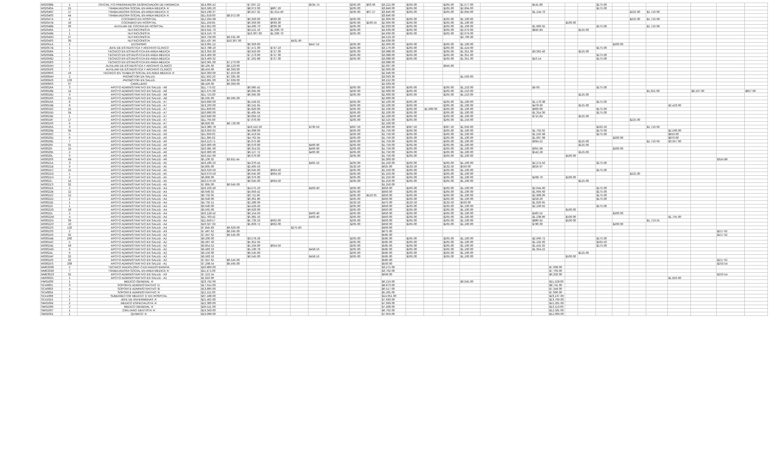| M02038B | 1 | OFICIAL Y/O PREPARADOR DESPACHADOR DE FARMACIA | $14,006.42 | | $7,097.22 | | | $534.74 | | $265.00 | $63.66 | $3,222.00 | $265.00 | | $265.00 | $1,577.00 | | $541.80 | | | | $175.00 | | | | | | | | |
| M02040A | 25 | TRABAJADORA SOCIAL EN AREA MEDICA 'A' | $16,589.20 | | $8,072.00 | $807.20 | | | | $265.00 | | $3,846.00 | $265.00 | | $265.00 | $2,894.00 | | | | | | $175.00 | | | | | | | | |
| M02040C | 17 | TRABAJADORA SOCIAL EN AREA MEDICA 'A' | $19,230.37 | | $6,927.32 | $1,614.40 | | | | $265.00 | $67.27 | $3,846.00 | $265.00 | | $265.00 | $2,894.00 | | $1,144.70 | | | | | | $225.00 | $1,716.68 | | | | | |
| M02040S | 44 | TRABAJADORA SOCIAL EN AREA MEDICA 'A' | $11,918.00 | $8,072.00 | | | | | | | | $3,846.00 | | | | | | | | | | | | | | | | | | |
| M02047A | 4 | COCINERO EN HOSPITAL | $12,934.98 | | $6,393.00 | $639.30 | | | | $265.00 | | $2,066.00 | $265.00 | | $265.00 | $1,100.00 | | | | | | | | $225.00 | $1,716.68 | | | | | |
| M02047B | 10 | COCINERO EN HOSPITAL | $11,199.85 | | $6,393.00 | $639.30 | | | | $265.00 | $106.55 | $2,066.00 | $265.00 | | $265.00 | $1,100.00 | | | | $100.00 | | | | | | | | | | |
| M02048B | 36 | AUXILIAR DE COCINA EN HOSPITAL | $12,852.00 | | $4,409.70 | $639.30 | | | | $265.00 | | $2,033.00 | $265.00 | | $265.00 | $1,100.00 | | $1,983.32 | | | | $175.00 | | | $1,716.68 | | | | | |
| M02049A | 1 | NUTRICIONISTA | $19,641.70 | | $9,521.16 | $1,036.70 | | | | $265.00 | | $4,639.00 | $265.00 | | $265.00 | $2,679.00 | | $845.84 | | | $125.00 | | | | | | | | | |
| M02049B | 1 | NUTRICIONISTA | $19,516.70 | | $10,367.00 | $1,036.70 | | | | $265.00 | | $4,639.00 | $265.00 | | $265.00 | $2,679.00 | | | | | | | | | | | | | | |
| M02049H | 27 | NUTRICIONISTA | $16,758.00 | $9,531.90 | | | | | | | | $4,519.20 | | | | $2,706.90 | | | | | | | | | | | | | | |
| M02049S | 39 | NUTRICIONISTA | $15,437.96 | $10,367.00 | | | $431.96 | | | | | $4,639.00 | | | | | | | | | | | | | | | | | | |
| M02051A | 2 | ECONOMO | $13,001.52 | | $6,393.00 | | | $447.52 | | $265.00 | | $2,066.00 | $265.00 | | $265.00 | $1,100.00 | | | | | | | $200.00 | | | | | | | |
| M02057B | 1 | JEFE DE ESTADISTICA Y ARCHIVO CLINICO | $13,788.10 | | $7,471.00 | $747.10 | | | | $265.00 | | $3,176.00 | $265.00 | | $265.00 | $1,424.00 | | | | | | $175.00 | | | | | | | | |
| M02058A | 1 | TECNICO EN ESTADISTICA EN AREA MEDICA | $13,359.30 | | $3,910.60 | $727.30 | | | | $265.00 | | $3,088.00 | $265.00 | | $265.00 | $1,351.00 | | $3,362.40 | | | $125.00 | | | | | | | | | |
| M02058B | 6 | TECNICO EN ESTADISTICA EN AREA MEDICA | $13,409.30 | | $7,273.00 | $727.30 | | | | $265.00 | | $3,088.00 | $265.00 | | $265.00 | $1,351.00 | | | | | | $175.00 | | | | | | | | |
| M02058D | 2 | TECNICO EN ESTADISTICA EN AREA MEDICA | $13,409.32 | | $7,262.88 | $727.30 | | | | $265.00 | | $3,088.00 | $265.00 | | $265.00 | $1,351.00 | | $10.14 | | | | $175.00 | | | | | | | | |
| M02058S | 3 | TECNICO EN ESTADISTICA EN AREA MEDICA | $10,361.00 | $7,273.00 | | | | | | | | $3,088.00 | | | | | | | | | | | | | | | | | | |
| M02059H | 2 | AUXILIAR DE ESTADISTICA Y ARCHIVO CLINICO | $9,105.60 | $6,123.60 | | | | | | | | $2,037.00 | | | $945.00 | | | | | | | | | | | | | | | |
| M02059S | 7 | AUXILIAR DE ESTADISTICA Y ARCHIVO CLINICO | $8,459.00 | $6,393.00 | | | | | | | | $2,066.00 | | | | | | | | | | | | | | | | | | |
| M02066S | 16 | TECNICO EN TRABAJO SOCIAL EN AREA MEDICA 'A' | $10,393.00 | $7,453.00 | | | | | | | | $2,940.00 | | | | | | | | | | | | | | | | | | |
| M03004H | 2 | PROMOTOR EN SALUD | $11,932.20 | $7,335.30 | | | | | | | | $3,093.30 | | | | $1,503.60 | | | | | | | | | | | | | | |
| M03004S | 133 | PROMOTOR EN SALUD | $10,861.00 | $7,639.00 | | | | | | | | $3,222.00 | | | | | | | | | | | | | | | | | | |
| M03006S | 37 | CAMILLERO | $8,426.00 | $6,393.00 | | | | | | | | $2,033.00 | | | | | | | | | | | | | | | | | | |
| M03018A | 3 | APOYO ADMINISTRATIVO EN SALUD - A8 | $11,775.02 | | $6,985.42 | | | | | $265.00 | | $2,600.00 | $265.00 | | $265.00 | $1,210.00 | | $9.60 | | | | $175.00 | | | | | | | | |
| M03018B | 14 | APOYO ADMINISTRATIVO EN SALUD - A8 | $21,675.00 | | $6,995.00 | | | | | $265.00 | | $2,600.00 | $265.00 | | $265.00 | $1,210.00 | | | | | | | | | $1,021.00 | | $8,197.00 | | $857.00 | |
| M03018D | 3 | APOYO ADMINISTRATIVO EN SALUD - A8 | $11,725.00 | | $6,995.00 | | | | | $265.00 | | $2,600.00 | $265.00 | | $265.00 | $1,210.00 | | | | | $125.00 | | | | | | | | | |
| M03018S | 51 | APOYO ADMINISTRATIVO EN SALUD - A8 | $9,595.00 | $6,995.00 | | | | | | | | $2,600.00 | | | | | | | | | | | | | | | | | | |
| M03019A | 8 | APOYO ADMINISTRATIVO EN SALUD - A7 | $10,890.00 | | $5,549.62 | | | | | $265.00 | | $2,100.00 | $265.00 | | $265.00 | $1,100.00 | | $1,170.38 | | | | $175.00 | | | | | | | | |
| M03019B | 8 | APOYO ADMINISTRATIVO EN SALUD - A7 | $13,263.00 | | $6,241.04 | | | | | $265.00 | | $2,100.00 | $265.00 | | $265.00 | $1,100.00 | | $478.96 | | | $125.00 | | | | | $2,423.00 | | | | |
| M03019C | 15 | APOYO ADMINISTRATIVO EN SALUD - A7 | $11,890.00 | | $5,820.00 | | | | | $265.00 | | $2,100.00 | $265.00 | $1,000.00 | $265.00 | $1,100.00 | | $900.00 | | | | $175.00 | | | | | | | | |
| M03019D | 34 | APOYO ADMINISTRATIVO EN SALUD - A7 | $10,890.00 | | $5,405.64 | | | | | $265.00 | | $2,100.00 | $265.00 | | $265.00 | $1,100.00 | | $1,314.36 | | | | $175.00 | | | | | | | | |
| M03019E | 1 | APOYO ADMINISTRATIVO EN SALUD - A7 | $10,840.00 | | $6,004.16 | | | | | $265.00 | | $2,100.00 | $265.00 | | $265.00 | $1,100.00 | | $715.84 | | | $125.00 | | | | | | | | | |
| M03019F | 17 | APOYO ADMINISTRATIVO EN SALUD - A7 | $11,765.00 | | $7,070.00 | | | | | $265.00 | | $2,525.00 | $265.00 | | $265.00 | $1,150.00 | | | | | | | | $225.00 | | | | | | |
| M03019S | 9 | APOYO ADMINISTRATIVO EN SALUD - A7 | $8,820.00 | $6,720.00 | | | | | | | | $2,100.00 | | | | | | | | | | | | | | | | | | |
| M03020A | 3 | APOYO ADMINISTRATIVO EN SALUD - A6 | $19,380.78 | | $10,522.50 | | | $736.59 | | $397.50 | | $3,300.00 | $397.50 | | $397.50 | $1,650.00 | | | | | | $262.50 | | | $1,716.69 | | | | | |
| M03020B | 34 | APOYO ADMINISTRATIVO EN SALUD - A6 | $13,050.02 | | $4,908.00 | | | | | $265.00 | | $1,750.00 | $265.00 | | $265.00 | $1,100.00 | | $1,762.02 | | | | $175.00 | | | | $2,560.00 | | | | |
| M03020C | 5 | APOYO ADMINISTRATIVO EN SALUD - A6 | $11,309.02 | | $5,413.04 | | | | | $265.00 | | $1,750.00 | $265.00 | | $265.00 | $1,100.00 | | $1,256.98 | | | | $175.00 | | | | $819.00 | | | | |
| M03020D | 6 | APOYO ADMINISTRATIVO EN SALUD - A6 | $11,385.02 | | $4,762.94 | | | | | $265.00 | | $1,750.00 | $265.00 | | $265.00 | $1,100.00 | | $1,907.08 | | | | | $200.00 | | | $870.00 | | | | |
| M03020E | 7 | APOYO ADMINISTRATIVO EN SALUD - A6 | $16,113.71 | | $5,675.80 | | | | | $265.00 | | $1,750.00 | $265.00 | | $265.00 | $1,100.00 | | $994.22 | | | $125.00 | | | | $1,716.69 | $3,957.00 | | | | |
| M03020F | 31 | APOYO ADMINISTRATIVO EN SALUD - A6 | $10,906.90 | | $6,670.00 | | | $466.90 | | $265.00 | | $1,750.00 | $265.00 | | $265.00 | $1,100.00 | | | | | $125.00 | | | | | | | | | |
| M03020I | 15 | APOYO ADMINISTRATIVO EN SALUD - A6 | $10,981.90 | | $6,314.02 | | | $466.90 | | $265.00 | | $1,750.00 | $265.00 | | $265.00 | $1,100.00 | | $355.98 | | | | | $200.00 | | | | | | | |
| M03020K | 2 | APOYO ADMINISTRATIVO EN SALUD - A6 | $10,906.90 | | $6,127.72 | | | $466.90 | | $265.00 | | $1,750.00 | $265.00 | | $265.00 | $1,100.00 | | $542.28 | | | $125.00 | | | | | | | | | |
| M03020L | 3 | APOYO ADMINISTRATIVO EN SALUD - A6 | $10,415.00 | | $6,670.00 | | | | | $265.00 | | $1,750.00 | $265.00 | | $265.00 | $1,100.00 | | | | $100.00 | | | | | | | | | | |
| M03020S | 49 | APOYO ADMINISTRATIVO EN SALUD - A6 | $5,136.32 | $3,811.44 | | | | | | | | $1,000.00 | | | | | | | | | | | | | | | | $324.88 | | |
| M03021A | 3 | APOYO ADMINISTRATIVO EN SALUD - A5 | $10,430.16 | | $4,370.44 | | | $465.16 | | $265.00 | | $1,250.00 | $265.00 | | $265.00 | $1,100.00 | | $2,274.56 | | | | $175.00 | | | | | | | | |
| M03021B | 9 | APOYO ADMINISTRATIVO EN SALUD - A5 | $4,895.00 | | $2,405.53 | | | | | $132.50 | | $625.00 | $132.50 | | $132.50 | $550.00 | | $916.97 | | | | | | | | | | | | |
| M03021C | 15 | APOYO ADMINISTRATIVO EN SALUD - A5 | $10,629.50 | | $6,645.00 | $664.50 | | | | $265.00 | | $1,250.00 | $265.00 | | $265.00 | $1,100.00 | | | | | | $175.00 | | | | | | | | |
| M03021G | 1 | APOYO ADMINISTRATIVO EN SALUD - A5 | $10,679.50 | | $6,645.00 | $664.50 | | | | $265.00 | | $1,250.00 | $265.00 | | $265.00 | $1,100.00 | | | | | | | | $225.00 | | | | | | |
| M03021H | 2 | APOYO ADMINISTRATIVO EN SALUD - A5 | $9,890.00 | | $6,376.30 | | | | | $265.00 | | $1,250.00 | $265.00 | | $265.00 | $1,100.00 | | $268.70 | | $100.00 | | | | | | | | | | |
| M03021I | 14 | APOYO ADMINISTRATIVO EN SALUD - A5 | $10,579.50 | | $6,645.00 | $664.50 | | | | $265.00 | | $1,250.00 | $265.00 | | $265.00 | $1,100.00 | | | | | $125.00 | | | | | | | | | |
| M03021S | 32 | APOYO ADMINISTRATIVO EN SALUD - A5 | $7,895.00 | $6,645.00 | | | | | | | | $1,250.00 | | | | | | | | | | | | | | | | | | |
| M03022A | 2 | APOYO ADMINISTRATIVO EN SALUD - A4 | $10,103.40 | | $4,575.10 | | | $463.40 | | $265.00 | | $950.00 | $265.00 | | $265.00 | $1,100.00 | | $2,044.90 | | | | $175.00 | | | | | | | | |
| M03022B | 12 | APOYO ADMINISTRATIVO EN SALUD - A4 | $9,640.02 | | $4,950.42 | | | | | $265.00 | | $950.00 | $265.00 | | $265.00 | $1,100.00 | | $1,669.60 | | | | $175.00 | | | | | | | | |
| M03022C | 12 | APOYO ADMINISTRATIVO EN SALUD - A4 | $9,750.35 | | $3,711.96 | | | | | $265.00 | $110.35 | $950.00 | $265.00 | | $265.00 | $1,100.00 | | $2,908.06 | | | | $175.00 | | | | | | | | |
| M03022D | 2 | APOYO ADMINISTRATIVO EN SALUD - A4 | $9,640.00 | | $6,361.80 | | | | | $265.00 | | $950.00 | $265.00 | | $265.00 | $1,100.00 | | $258.20 | | | | $175.00 | | | | | | | | |
| M03022E | 1 | APOYO ADMINISTRATIVO EN SALUD - A4 | $4,732.51 | | $2,280.36 | | | | | $132.50 | | $475.00 | $132.50 | | $132.50 | $550.00 | | $1,029.65 | | | | | | | | | | | | |
| M03022F | 1 | APOYO ADMINISTRATIVO EN SALUD - A4 | $9,640.00 | | $4,429.40 | | | | | $265.00 | | $950.00 | $265.00 | | $265.00 | $1,100.00 | | $2,190.62 | | | | $175.00 | | | | | | | | |
| M03022G | 16 | APOYO ADMINISTRATIVO EN SALUD - A4 | $9,565.00 | | $6,620.00 | | | | | $265.00 | | $950.00 | $265.00 | | $265.00 | $1,100.00 | | | | $100.00 | | | | | | | | | | |
| M03022L | 2 | APOYO ADMINISTRATIVO EN SALUD - A4 | $10,128.42 | | $6,154.50 | | | $463.40 | | $265.00 | | $950.00 | $265.00 | | $265.00 | $1,100.00 | | $465.52 | | | | | $200.00 | | | | | | | |
| M03022M | 4 | APOYO ADMINISTRATIVO EN SALUD - A4 | $11,783.42 | | $5,381.16 | | | $463.40 | | $265.00 | | $950.00 | $265.00 | | $265.00 | $1,100.00 | | $1,238.86 | | $100.00 | | | | | | $1,755.00 | | | | |
| M03022N | 39 | APOYO ADMINISTRATIVO EN SALUD - A4 | $11,940.57 | | $5,733.10 | $662.00 | | | | $265.00 | | $950.00 | $265.00 | | $265.00 | $1,100.00 | | $886.92 | | $100.00 | | | | | $1,713.55 | | | | | |
| M03022O | 10 | APOYO ADMINISTRATIVO EN SALUD - A4 | $10,327.02 | | $5,833.72 | $662.00 | | | | $265.00 | | $950.00 | $265.00 | | $265.00 | $1,100.00 | | $786.30 | | | | | $200.00 | | | | | | | |
| M03022S | 120 | APOYO ADMINISTRATIVO EN SALUD - A4 | $7,845.83 | $6,620.00 | | | $275.83 | | | | | $950.00 | | | | | | | | | | | | | | | | | | |
| M03023S | 2 | APOYO ADMINISTRATIVO EN SALUD - A3 | $7,487.62 | $6,595.00 | | | | | | | | $675.00 | | | | | | | | | | | | | | | | $217.62 | | |
| M03024S | 92 | APOYO ADMINISTRATIVO EN SALUD - A2 | $7,347.62 | $6,545.00 | | | | | | | | $585.00 | | | | | | | | | | | | | | | | $217.62 | | |
| M03024B | 260 | APOYO ADMINISTRATIVO EN SALUD - A2 | $9,200.00 | | $3,578.28 | | | | | $265.00 | | $585.00 | $265.00 | | $265.00 | $1,100.00 | | $2,966.72 | | | | $175.00 | | | | | | | | |
| M03024C | 5 | APOYO ADMINISTRATIVO EN SALUD - A2 | $9,287.50 | | $5,352.34 | | | | | $265.00 | | $585.00 | $265.00 | | $265.00 | $1,100.00 | | $1,192.66 | | | | $262.50 | | | | | | | | |
| M03024E | 58 | APOYO ADMINISTRATIVO EN SALUD - A2 | $9,854.52 | | $5,104.00 | $654.50 | | | | $265.00 | | $585.00 | $265.00 | | $265.00 | $1,100.00 | | $1,441.02 | | | | $175.00 | | | | | | | | |
| M03024G | 9 | APOYO ADMINISTRATIVO EN SALUD - A2 | $9,483.16 | | $5,190.78 | | | $458.16 | | $265.00 | | $585.00 | $265.00 | | $265.00 | $1,100.00 | | $1,354.22 | | | | | | | | | | | | |
| M03024L | 9 | APOYO ADMINISTRATIVO EN SALUD - A2 | $9,150.00 | | $6,545.00 | | | | | $265.00 | | $585.00 | $265.00 | | $265.00 | $1,100.00 | | | | | $125.00 | | | | | | | | | |
| M03024P | 32 | APOYO ADMINISTRATIVO EN SALUD - A2 | $9,583.16 | | $6,545.00 | | | $458.16 | | $265.00 | | $585.00 | $265.00 | | $265.00 | $1,100.00 | | | | $100.00 | | | | | | | | | | |
| M03024S | 92 | APOYO ADMINISTRATIVO EN SALUD - A2 | $7,347.62 | $6,545.00 | | | | | | | | $585.00 | | | | | | | | | | | | | | | | $217.62 | | |
| M03025S | 208 | APOYO ADMINISTRATIVO EN SALUD - A1 | $7,298.54 | $6,495.00 | | | | | | | | $550.00 | | | | | | | | | | | | | | | | $253.54 | | |
| MM02006 | 2 | TECNICO RADIOLOGO O EN RADIOTERAPIA | $10,883.00 | | | | | | | | | $3,275.00 | | | | | | | $7,608.00 | | | | | | | | | | | |
| MM02040 | 7 | TRABAJADORA SOCIAL EN AREA MEDICA 'A' | $11,471.00 | | | | | | | | | $3,702.00 | | | | | | | $7,769.00 | | | | | | | | | | | |
| MM03023 | 32 | APOYO ADMINISTRATIVO EN SALUD - A3 | $7,222.54 | | | | | | | | | $649.00 | | | | | | | $6,320.00 | | | | | | | | | $253.54 | | |
| NM03025 | 1 | APOYO ADMINISTRATIVO EN SALUD - A1 | $1,810.00 | | | | | | | | | | | | | | | | | | | | | | | $1,810.00 | | | | |
| PM01006 | 1 | MEDICO GENERAL 'A' | $23,792.00 | | | | | | | | | $6,219.00 | | | | $6,045.00 | | | $11,528.00 | | | | | | | | | | | |
| SC40001 | 3 | SOPORTE ADMINISTRATIVO 'D' | $17,614.00 | | | | | | | | | $8,873.00 | | | | | | | $8,741.00 | | | | | | | | | | | |
| SC40003 | 4 | SOPORTE ADMINISTRATIVO 'B' | $13,866.00 | | | | | | | | | $6,517.00 | | | | | | | $7,349.00 | | | | | | | | | | | |
| SC40004 | 7 | SOPORTE ADMINISTRATIVO 'A' | $12,211.00 | | | | | | | | | $5,205.00 | | | | | | | $7,006.00 | | | | | | | | | | | |
| SC41008 | 1 | SUBDIRECTOR MEDICO 'D' EN HOSPITAL | $37,188.00 | | | | | | | | | $14,051.00 | | | | | | | $23,137.00 | | | | | | | | | | | |
| SC41024 | 1 | JEFE DE ENFERMERAS 'A' | $21,462.00 | | | | | | | | | $7,693.00 | | | | | | | $13,769.00 | | | | | | | | | | | |
| SM01004 | 2 | MEDICO ESPECIALISTA 'A' | $22,300.00 | | | | | | | | | $7,099.00 | | | | | | | $15,201.00 | | | | | | | | | | | |
| SM01006 | 2 | MEDICO GENERAL 'A' | $20,521.00 | | | | | | | | | $7,408.00 | | | | | | | $13,113.00 | | | | | | | | | | | |
| SM01007 | 1 | CIRUJANO DENTISTA 'A' | $19,343.00 | | | | | | | | | $6,762.00 | | | | | | | $12,581.00 | | | | | | | | | | | |
| SM02001 | 1 | QUIMICO 'A' | $19,068.00 | | | | | | | | | $7,059.00 | | | | | | | $12,009.00 | | | | | | | | | | | |